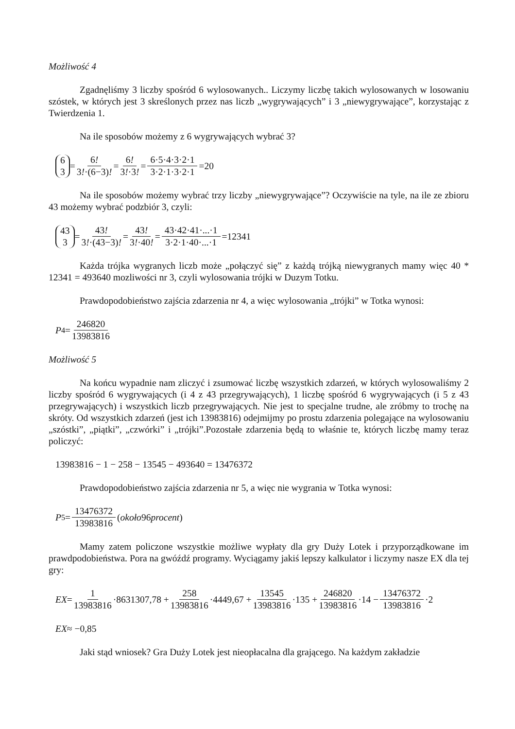Możliwość 4
Zgadnęliśmy 3 liczby spośród 6 wylosowanych.. Liczymy liczbę takich wylosowanych w losowaniu szóstek, w których jest 3 skreślonych przez nas liczb „wygrywających” i 3 „niewygrywające”, korzystając z Twierdzenia 1.
Na ile sposobów możemy z 6 wygrywających wybrać 3?
6 3 = 6! 3!·(6−3)! = 6! 3!·3! = 6·5·4·3·2·1 3·2·1·3·2·1 =20
Na ile sposobów możemy wybrać trzy liczby „niewygrywające”? Oczywiście na tyle, na ile ze zbioru 43 możemy wybrać podzbiór 3, czyli:
43 3 = 43! 3!·(43−3)! = 43! 3!·40! = 43·42·41·...·1 3·2·1·40·...·1 =12341
Każda trójka wygranych liczb może „połączyć się” z każdą trójką niewygranych mamy więc 40 * 12341 = 493640 mozliwości nr 3, czyli wylosowania trójki w Duzym Totku.
Prawdopodobieństwo zajścia zdarzenia nr 4, a więc wylosowania „trójki” w Totka wynosi:
P<sub>4</sub>= 246820 13983816
Możliwość 5
Na końcu wypadnie nam zliczyć i zsumować liczbę wszystkich zdarzeń, w których wylosowaliśmy 2 liczby spośród 6 wygrywających (i 4 z 43 przegrywających), 1 liczbę spośród 6 wygrywających (i 5 z 43 przegrywających) i wszystkich liczb przegrywających. Nie jest to specjalne trudne, ale zróbmy to trochę na skróty. Od wszystkich zdarzeń (jest ich 13983816) odejmijmy po prostu zdarzenia polegające na wylosowaniu „szóstki”, „piątki”, „czwórki” i „trójki”.Pozostałe zdarzenia będą to właśnie te, których liczbę mamy teraz policzyć:
13983816 − 1 − 258 − 13545 − 493640 = 13476372
Prawdopodobieństwo zajścia zdarzenia nr 5, a więc nie wygrania w Totka wynosi:
P<sub>5</sub>= 13476372 13983816 (około 96 procent)
Mamy zatem policzone wszystkie możliwe wypłaty dla gry Duży Lotek i przyporządkowane im prawdpodobieństwa. Pora na gwóźdź programy. Wyciągamy jakiś lepszy kalkulator i liczymy nasze EX dla tej gry:
EX = 1 13983816 ·8631307,78 + 258 13983816 ·4449,67 + 13545 13983816 ·135 + 246820 13983816 ·14 − 13476372 13983816 ·2
EX ≈ −0,85
Jaki stąd wniosek? Gra Duży Lotek jest nieopłacalna dla grającego. Na każdym zakładzie